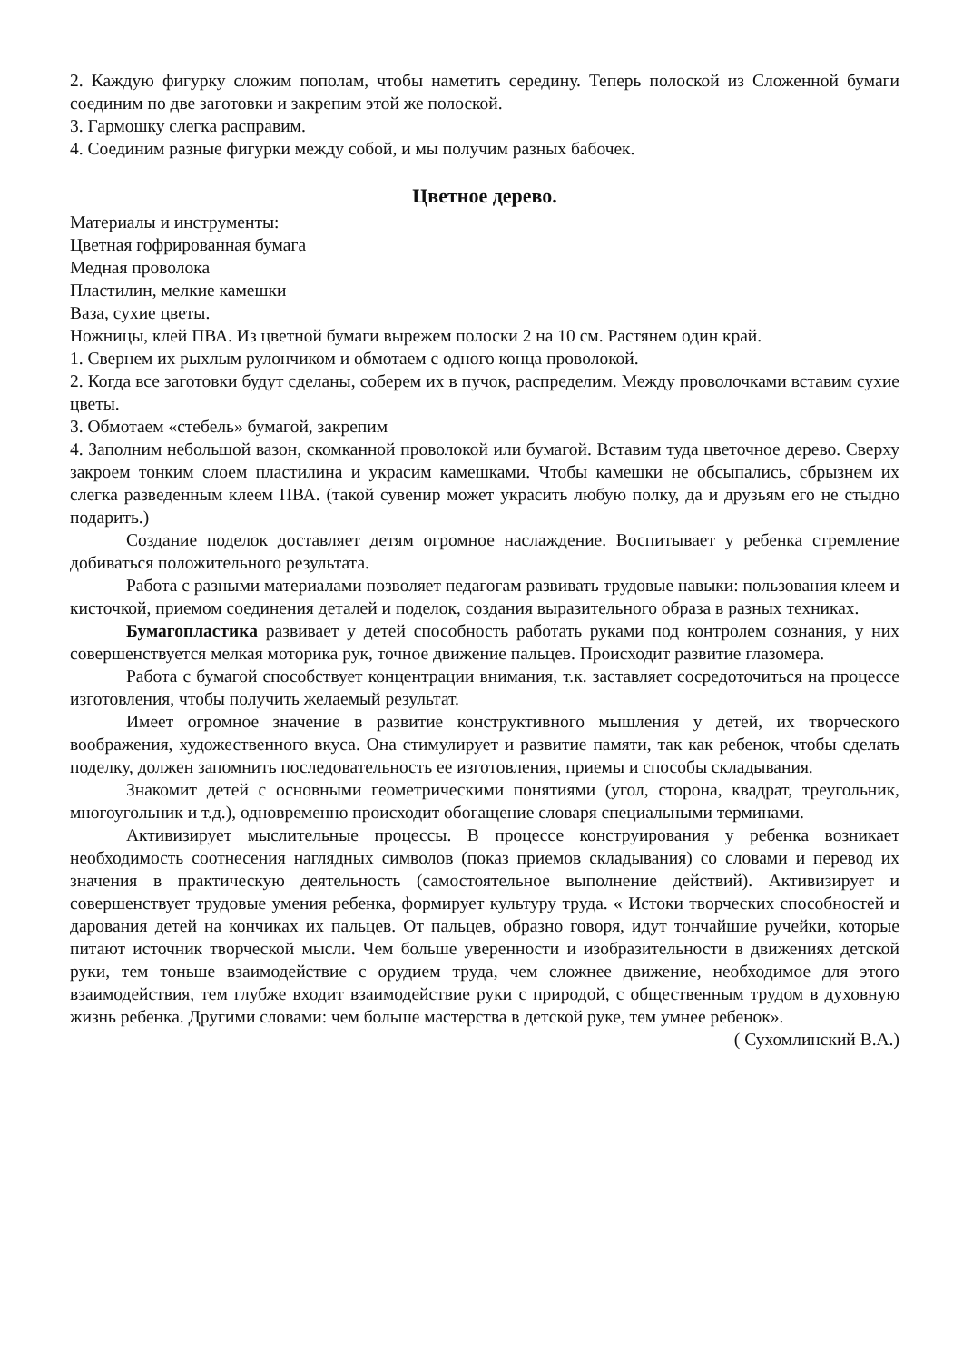2. Каждую фигурку сложим пополам, чтобы наметить середину. Теперь полоской из Сложенной бумаги соединим по две заготовки и закрепим этой же полоской.
3. Гармошку слегка расправим.
4. Соединим разные фигурки между собой, и мы получим разных бабочек.
Цветное дерево.
Материалы и инструменты:
Цветная гофрированная бумага
Медная проволока
Пластилин, мелкие камешки
Ваза, сухие цветы.
Ножницы, клей ПВА. Из цветной бумаги вырежем полоски 2 на 10 см. Растянем один край.
1. Свернем их рыхлым рулончиком и обмотаем с одного конца проволокой.
2. Когда все заготовки будут сделаны, соберем их в пучок, распределим. Между проволочками вставим сухие цветы.
3. Обмотаем «стебель» бумагой, закрепим
4. Заполним небольшой вазон, скомканной проволокой или бумагой. Вставим туда цветочное дерево. Сверху закроем тонким слоем пластилина и украсим камешками. Чтобы камешки не обсыпались, сбрызнем их слегка разведенным клеем ПВА. (такой сувенир может украсить любую полку, да и друзьям его не стыдно подарить.)
Создание поделок доставляет детям огромное наслаждение. Воспитывает у ребенка стремление добиваться положительного результата.
Работа с разными материалами позволяет педагогам развивать трудовые навыки: пользования клеем и кисточкой, приемом соединения деталей и поделок, создания выразительного образа в разных техниках.
Бумагопластика развивает у детей способность работать руками под контролем сознания, у них совершенствуется мелкая моторика рук, точное движение пальцев. Происходит развитие глазомера.
Работа с бумагой способствует концентрации внимания, т.к. заставляет сосредоточиться на процессе изготовления, чтобы получить желаемый результат.
Имеет огромное значение в развитие конструктивного мышления у детей, их творческого воображения, художественного вкуса. Она стимулирует и развитие памяти, так как ребенок, чтобы сделать поделку, должен запомнить последовательность ее изготовления, приемы и способы складывания.
Знакомит детей с основными геометрическими понятиями (угол, сторона, квадрат, треугольник, многоугольник и т.д.), одновременно происходит обогащение словаря специальными терминами.
Активизирует мыслительные процессы. В процессе конструирования у ребенка возникает необходимость соотнесения наглядных символов (показ приемов складывания) со словами и перевод их значения в практическую деятельность (самостоятельное выполнение действий). Активизирует и совершенствует трудовые умения ребенка, формирует культуру труда. « Истоки творческих способностей и дарования детей на кончиках их пальцев. От пальцев, образно говоря, идут тончайшие ручейки, которые питают источник творческой мысли. Чем больше уверенности и изобразительности в движениях детской руки, тем тоньше взаимодействие с орудием труда, чем сложнее движение, необходимое для этого взаимодействия, тем глубже входит взаимодействие руки с природой, с общественным трудом в духовную жизнь ребенка. Другими словами: чем больше мастерства в детской руке, тем умнее ребенок».
( Сухомлинский В.А.)